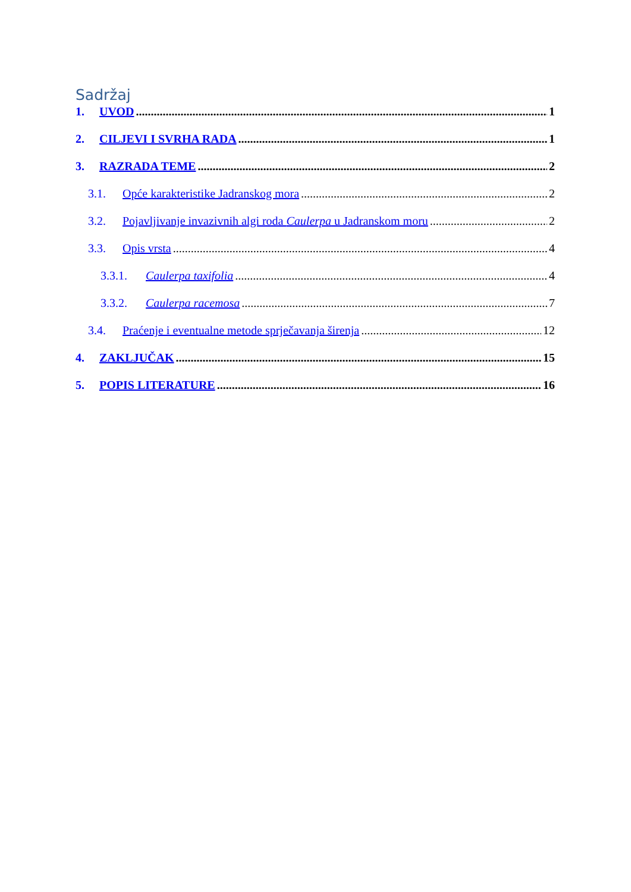Sadržaj
1. UVOD 1
2. CILJEVI I SVRHA RADA 1
3. RAZRADA TEME 2
3.1. Opće karakteristike Jadranskog mora 2
3.2. Pojavljivanje invazivnih algi roda Caulerpa u Jadranskom moru 2
3.3. Opis vrsta 4
3.3.1. Caulerpa taxifolia 4
3.3.2. Caulerpa racemosa 7
3.4. Praćenje i eventualne metode sprječavanja širenja 12
4. ZAKLJUČAK 15
5. POPIS LITERATURE 16